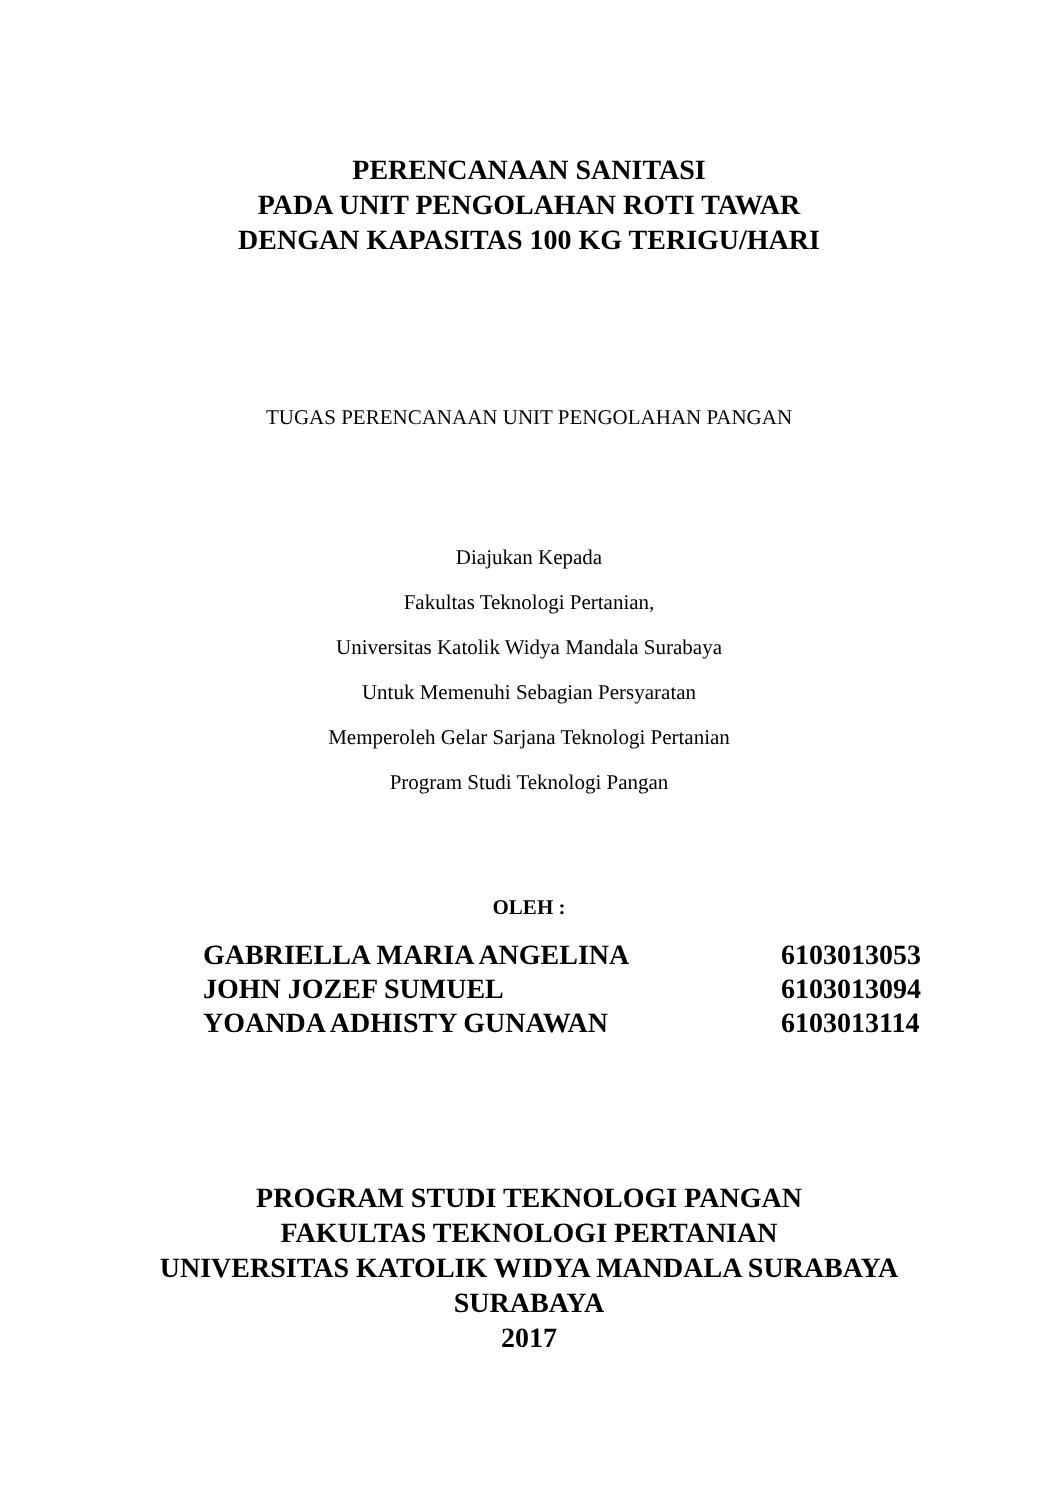PERENCANAAN SANITASI
PADA UNIT PENGOLAHAN ROTI TAWAR
DENGAN KAPASITAS 100 KG TERIGU/HARI
TUGAS PERENCANAAN UNIT PENGOLAHAN PANGAN
Diajukan Kepada
Fakultas Teknologi Pertanian,
Universitas Katolik Widya Mandala Surabaya
Untuk Memenuhi Sebagian Persyaratan
Memperoleh Gelar Sarjana Teknologi Pertanian
Program Studi Teknologi Pangan
OLEH :
| GABRIELLA MARIA ANGELINA | 6103013053 |
| JOHN JOZEF SUMUEL | 6103013094 |
| YOANDA ADHISTY GUNAWAN | 6103013114 |
PROGRAM STUDI TEKNOLOGI PANGAN
FAKULTAS TEKNOLOGI PERTANIAN
UNIVERSITAS KATOLIK WIDYA MANDALA SURABAYA
SURABAYA
2017